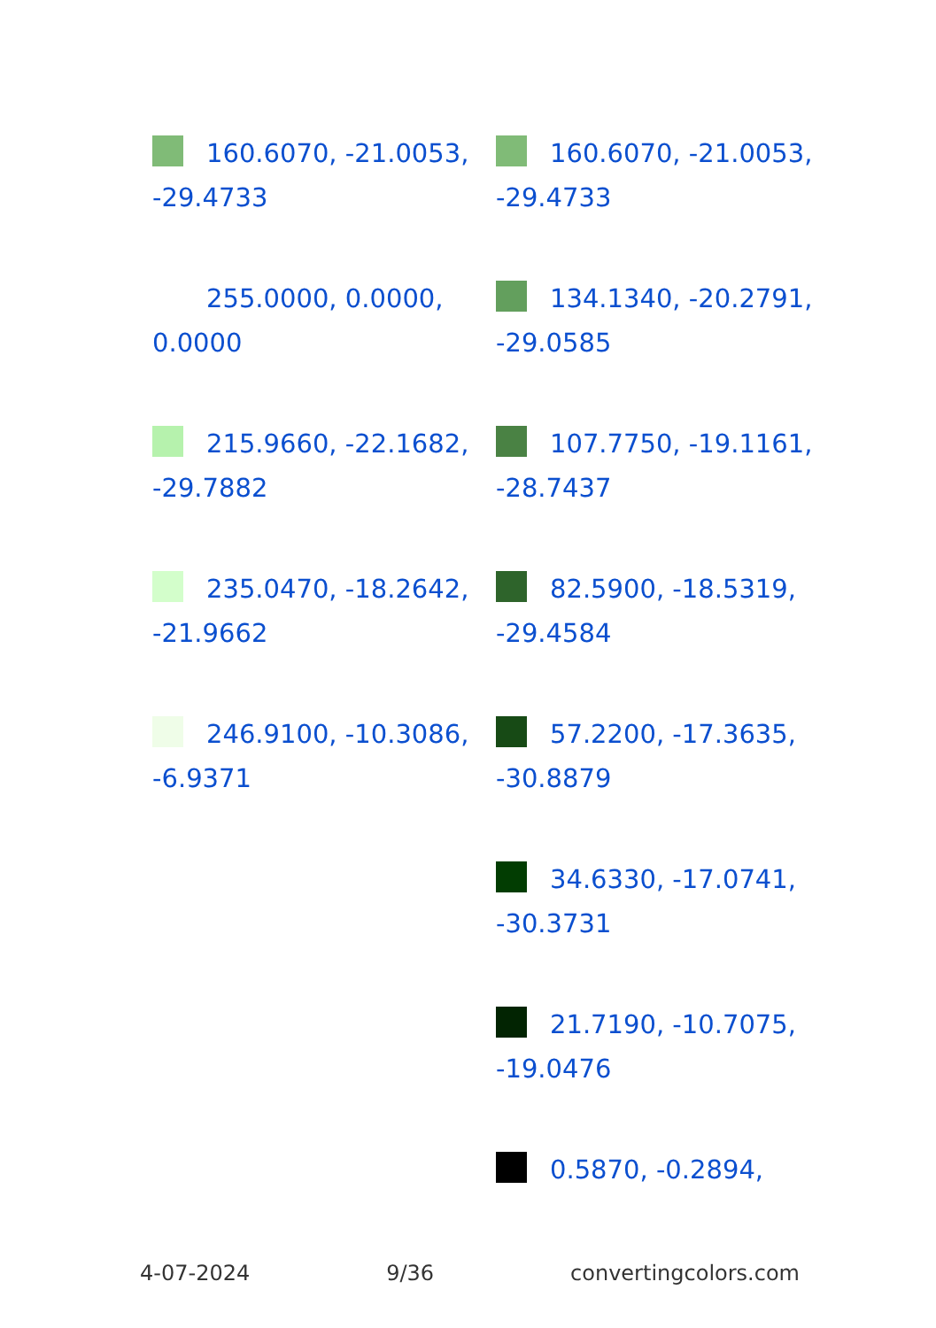160.6070, -21.0053, -29.4733
255.0000, 0.0000, 0.0000
215.9660, -22.1682, -29.7882
235.0470, -18.2642, -21.9662
246.9100, -10.3086, -6.9371
160.6070, -21.0053, -29.4733
134.1340, -20.2791, -29.0585
107.7750, -19.1161, -28.7437
82.5900, -18.5319, -29.4584
57.2200, -17.3635, -30.8879
34.6330, -17.0741, -30.3731
21.7190, -10.7075, -19.0476
0.5870, -0.2894,
4-07-2024 9/36 convertingcolors.com